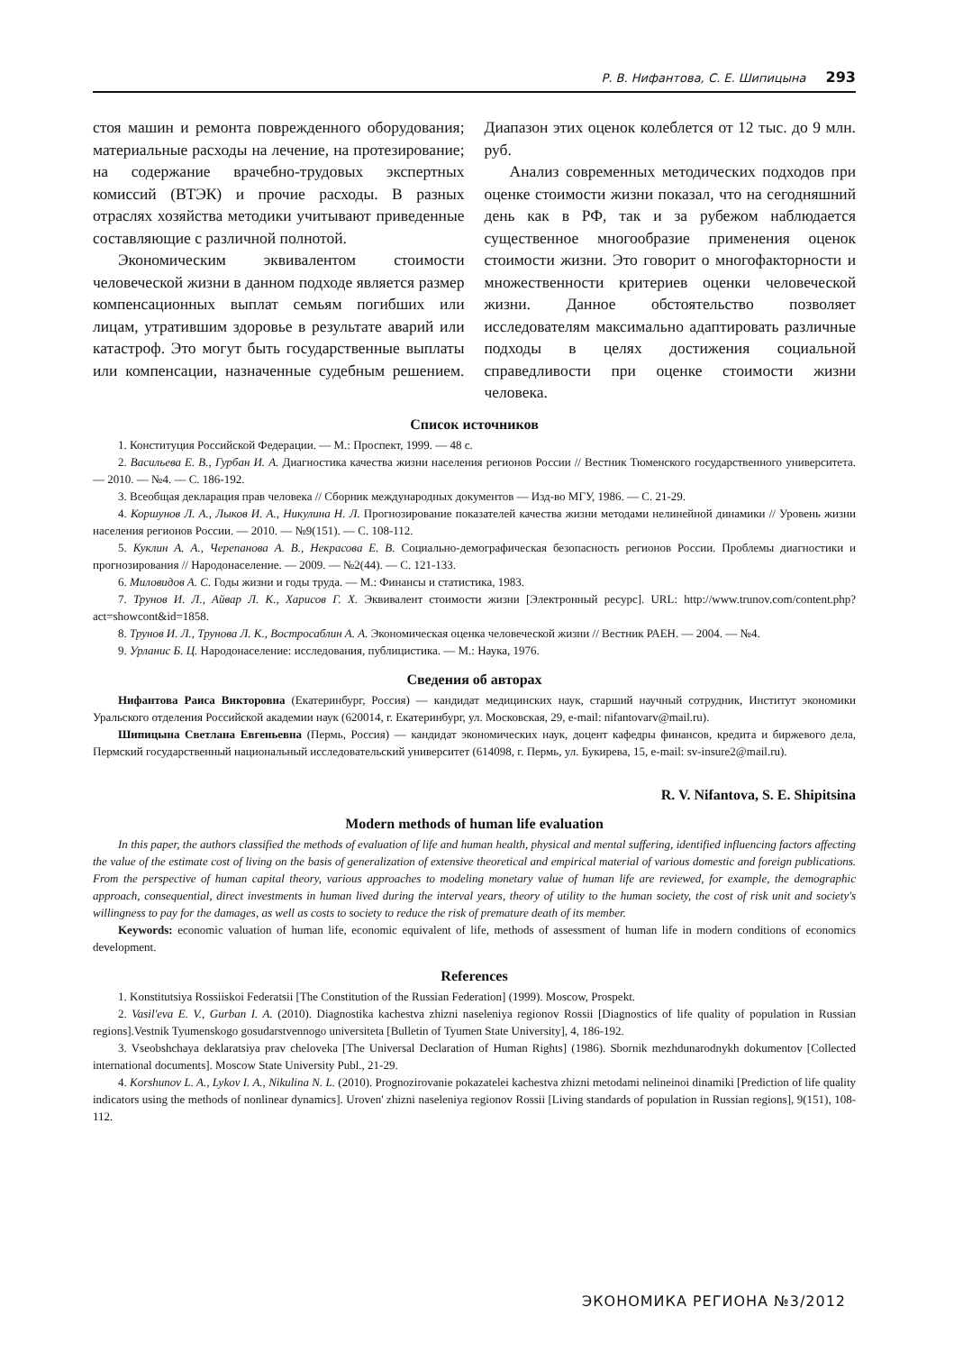Р. В. Нифантова, С. Е. Шипицына 293
стоя машин и ремонта поврежденного оборудования; материальные расходы на лечение, на протезирование; на содержание врачебно-трудовых экспертных комиссий (ВТЭК) и прочие расходы. В разных отраслях хозяйства методики учитывают приведенные составляющие с различной полнотой.
Экономическим эквивалентом стоимости человеческой жизни в данном подходе является размер компенсационных выплат семьям погибших или лицам, утратившим здоровье в результате аварий или катастроф. Это могут быть государственные выплаты или компенсации, назначенные судебным решением. Диапазон этих оценок колеблется от 12 тыс. до 9 млн. руб.
Анализ современных методических подходов при оценке стоимости жизни показал, что на сегодняшний день как в РФ, так и за рубежом наблюдается существенное многообразие применения оценок стоимости жизни. Это говорит о многофакторности и множественности критериев оценки человеческой жизни. Данное обстоятельство позволяет исследователям максимально адаптировать различные подходы в целях достижения социальной справедливости при оценке стоимости жизни человека.
Список источников
1. Конституция Российской Федерации. — М.: Проспект, 1999. — 48 с.
2. Васильева Е. В., Гурбан И. А. Диагностика качества жизни населения регионов России // Вестник Тюменского государственного университета. — 2010. — №4. — С. 186-192.
3. Всеобщая декларация прав человека // Сборник международных документов — Изд-во МГУ, 1986. — С. 21-29.
4. Коршунов Л. А., Лыков И. А., Никулина Н. Л. Прогнозирование показателей качества жизни методами нелинейной динамики // Уровень жизни населения регионов России. — 2010. — №9(151). — С. 108-112.
5. Куклин А. А., Черепанова А. В., Некрасова Е. В. Социально-демографическая безопасность регионов России. Проблемы диагностики и прогнозирования // Народонаселение. — 2009. — №2(44). — С. 121-133.
6. Миловидов А. С. Годы жизни и годы труда. — М.: Финансы и статистика, 1983.
7. Трунов И. Л., Айвар Л. К., Харисов Г. Х. Эквивалент стоимости жизни [Электронный ресурс]. URL: http://www.trunov.com/content.php?act=showcont&id=1858.
8. Трунов И. Л., Трунова Л. К., Востросаблин А. А. Экономическая оценка человеческой жизни // Вестник РАЕН. — 2004. — №4.
9. Урланис Б. Ц. Народонаселение: исследования, публицистика. — М.: Наука, 1976.
Сведения об авторах
Нифантова Раиса Викторовна (Екатеринбург, Россия) — кандидат медицинских наук, старший научный сотрудник, Институт экономики Уральского отделения Российской академии наук (620014, г. Екатеринбург, ул. Московская, 29, e-mail: nifantovarv@mail.ru).
Шипицына Светлана Евгеньевна (Пермь, Россия) — кандидат экономических наук, доцент кафедры финансов, кредита и биржевого дела, Пермский государственный национальный исследовательский университет (614098, г. Пермь, ул. Букирева, 15, e-mail: sv-insure2@mail.ru).
R. V. Nifantova, S. E. Shipitsina
Modern methods of human life evaluation
In this paper, the authors classified the methods of evaluation of life and human health, physical and mental suffering, identified influencing factors affecting the value of the estimate cost of living on the basis of generalization of extensive theoretical and empirical material of various domestic and foreign publications. From the perspective of human capital theory, various approaches to modeling monetary value of human life are reviewed, for example, the demographic approach, consequential, direct investments in human lived during the interval years, theory of utility to the human society, the cost of risk unit and society's willingness to pay for the damages, as well as costs to society to reduce the risk of premature death of its member.
Keywords: economic valuation of human life, economic equivalent of life, methods of assessment of human life in modern conditions of economics development.
References
1. Konstitutsiya Rossiiskoi Federatsii [The Constitution of the Russian Federation] (1999). Moscow, Prospekt.
2. Vasil'eva E. V., Gurban I. A. (2010). Diagnostika kachestva zhizni naseleniya regionov Rossii [Diagnostics of life quality of population in Russian regions].Vestnik Tyumenskogo gosudarstvennogo universiteta [Bulletin of Tyumen State University], 4, 186-192.
3. Vseobshchaya deklaratsiya prav cheloveka [The Universal Declaration of Human Rights] (1986). Sbornik mezhdunarodnykh dokumentov [Collected international documents]. Moscow State University Publ., 21-29.
4. Korshunov L. A., Lykov I. A., Nikulina N. L. (2010). Prognozirovanie pokazatelei kachestva zhizni metodami nelineinoi dinamiki [Prediction of life quality indicators using the methods of nonlinear dynamics]. Uroven' zhizni naseleniya regionov Rossii [Living standards of population in Russian regions], 9(151), 108-112.
ЭКОНОМИКА РЕГИОНА №3/2012